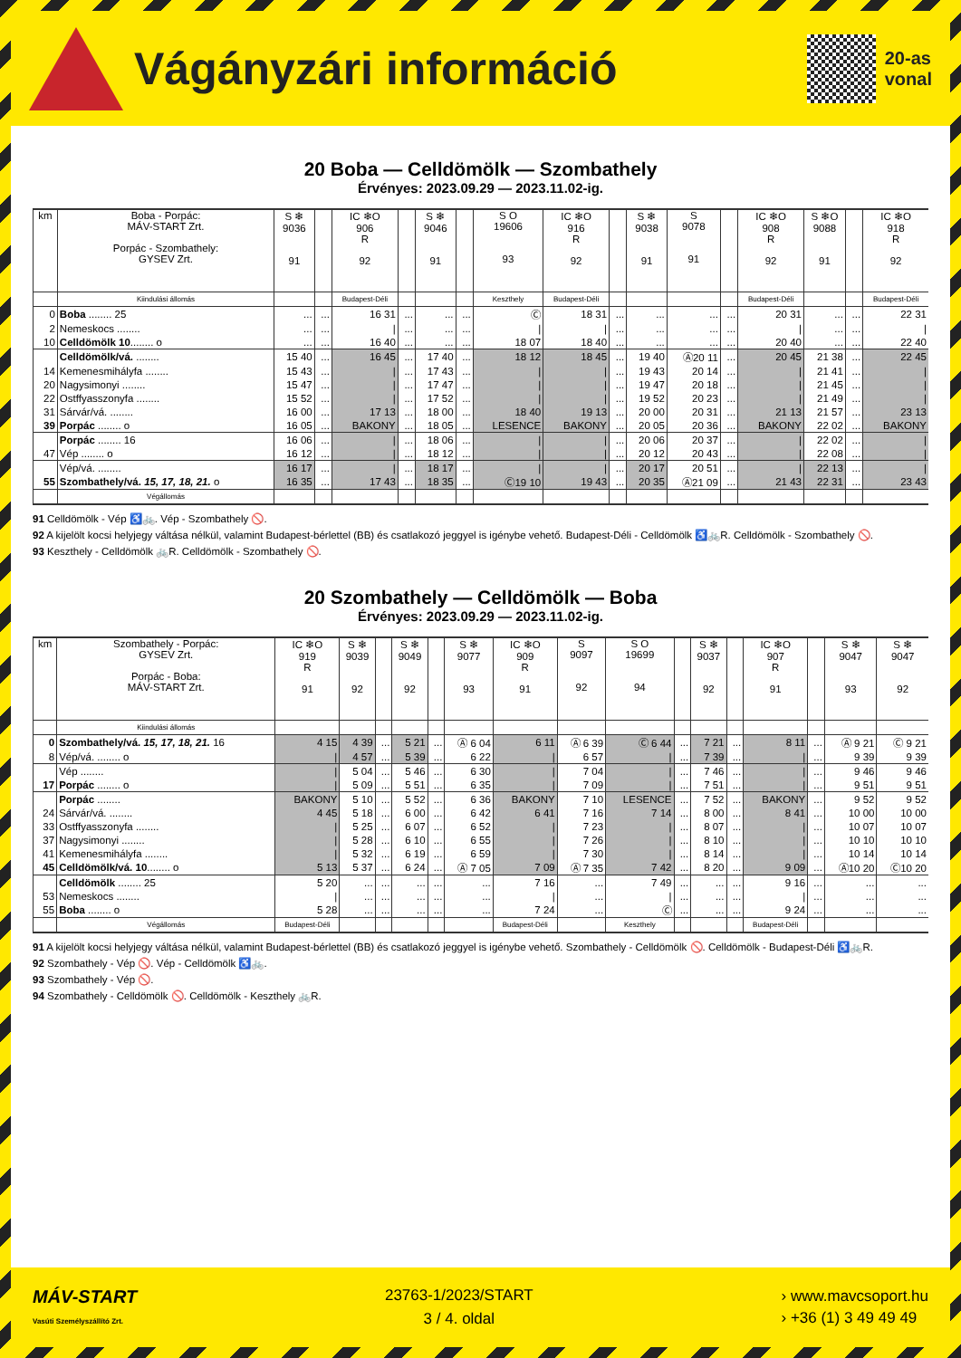Vágányzári információ
20-as
vonal
20 Boba — Celldömölk — Szombathely
Érvényes: 2023.09.29 — 2023.11.02-ig.
| km | Boba - Porpác: MÁV-START Zrt. Porpác - Szombathely: GYSEV Zrt. | S ❄ 9036 91 | | IC ❄O 906 R 92 | | S ❄ 9046 91 | | S O 19606 93 | IC ❄O 916 R 92 | | S ❄ 9038 91 | S 9078 91 | | IC ❄O 908 R 92 | S ❄O 9088 91 | | IC ❄O 918 R 92 |
| --- | --- | --- | --- | --- | --- | --- | --- | --- | --- | --- | --- | --- | --- | --- | --- | --- | --- |
| | Kiindulási állomás | | | Budapest-Déli | | | | Keszthely | Budapest-Déli | | | | | Budapest-Déli | | | Budapest-Déli |
| 0 | Boba ........ 25 | ... | ... | 16 31 | ... | ... | ... | Ⓒ | 18 31 | ... | ... | ... | ... | 20 31 | ... | ... | 22 31 |
| 2 | Nemeskocs ........ | ... | ... | / | ... | ... | ... | / | / | ... | ... | ... | ... | / | ... | ... | / |
| 10 | Celldömölk 10 ........ o | ... | ... | 16 40 | ... | ... | ... | 18 07 | 18 40 | ... | ... | ... | ... | 20 40 | ... | ... | 22 40 |
| | Celldömölk/vá. ........ | 15 40 | ... | 16 45 | ... | 17 40 | ... | 18 12 | 18 45 | ... | 19 40 | Ⓐ20 11 | ... | 20 45 | 21 38 | ... | 22 45 |
| 14 | Kemenesmihályfa ........ | 15 43 | ... | / | ... | 17 43 | ... | / | / | ... | 19 43 | 20 14 | ... | / | 21 41 | ... | / |
| 20 | Nagysimonyi ........ | 15 47 | ... | / | ... | 17 47 | ... | / | / | ... | 19 47 | 20 18 | ... | / | 21 45 | ... | / |
| 22 | Ostffyasszonyfa ........ | 15 52 | ... | / | ... | 17 52 | ... | / | / | ... | 19 52 | 20 23 | ... | / | 21 49 | ... | / |
| 31 | Sárvár/vá. ........ | 16 00 | ... | 17 13 | ... | 18 00 | ... | 18 40 | 19 13 | ... | 20 00 | 20 31 | ... | 21 13 | 21 57 | ... | 23 13 |
| 39 | Porpác ........ o | 16 05 | ... | BAKONY | ... | 18 05 | ... | LESENCE | BAKONY | ... | 20 05 | 20 36 | ... | BAKONY | 22 02 | ... | BAKONY |
| | Porpác ........ 16 | 16 06 | ... | / | ... | 18 06 | ... | / | / | ... | 20 06 | 20 37 | ... | / | 22 02 | ... | / |
| 47 | Vép ........ o | 16 12 | ... | / | ... | 18 12 | ... | / | / | ... | 20 12 | 20 43 | ... | / | 22 08 | ... | / |
| | Vép/vá. ........ | 16 17 | ... | / | ... | 18 17 | ... | / | / | ... | 20 17 | 20 51 | ... | / | 22 13 | ... | / |
| 55 | Szombathely/vá. 15, 17, 18, 21. o | 16 35 | ... | 17 43 | ... | 18 35 | ... | Ⓒ19 10 | 19 43 | ... | 20 35 | Ⓐ21 09 | ... | 21 43 | 22 31 | ... | 23 43 |
| | Végállomás | | | | | | | | | | | | | | | | |
91 Celldömölk - Vép ♿🚲. Vép - Szombathely 🚫.
92 A kijelölt kocsi helyjegy váltása nélkül, valamint Budapest-bérlettel (BB) és csatlakozó jeggyel is igénybe vehető. Budapest-Déli - Celldömölk ♿🚲R. Celldömölk - Szombathely 🚫.
93 Keszthely - Celldömölk 🚲R. Celldömölk - Szombathely 🚫.
20 Szombathely — Celldömölk — Boba
Érvényes: 2023.09.29 — 2023.11.02-ig.
| km | Szombathely - Porpác: GYSEV Zrt. Porpác - Boba: MÁV-START Zrt. | IC ❄O 919 R 91 | S ❄ 9039 92 | | S ❄ 9049 92 | | S ❄ 9077 93 | IC ❄O 909 R 91 | S 9097 92 | S O 19699 94 | | S ❄ 9037 92 | | IC ❄O 907 R 91 | | S ❄ 9047 93 | S ❄ 9047 92 |
| --- | --- | --- | --- | --- | --- | --- | --- | --- | --- | --- | --- | --- | --- | --- | --- | --- | --- |
| | Kiindulási állomás | | | | | | | | | | | | | | | | |
| 0 | Szombathely/vá. 15, 17, 18, 21. 16 | 4 15 | 4 39 | ... | 5 21 | ... | Ⓐ 6 04 | 6 11 | Ⓐ 6 39 | Ⓒ 6 44 | ... | 7 21 | ... | 8 11 | ... | Ⓐ 9 21 | Ⓒ 9 21 |
| 8 | Vép/vá. ........ o | / | 4 57 | ... | 5 39 | ... | 6 22 | / | 6 57 | / | ... | 7 39 | ... | / | ... | 9 39 | 9 39 |
| | Vép ........ | / | 5 04 | ... | 5 46 | ... | 6 30 | / | 7 04 | / | ... | 7 46 | ... | / | ... | 9 46 | 9 46 |
| 17 | Porpác ........ o | / | 5 09 | ... | 5 51 | ... | 6 35 | / | 7 09 | / | ... | 7 51 | ... | / | ... | 9 51 | 9 51 |
| | Porpác ........ | BAKONY | 5 10 | ... | 5 52 | ... | 6 36 | BAKONY | 7 10 | LESENCE | ... | 7 52 | ... | BAKONY | ... | 9 52 | 9 52 |
| 24 | Sárvár/vá. ........ | 4 45 | 5 18 | ... | 6 00 | ... | 6 42 | 6 41 | 7 16 | 7 14 | ... | 8 00 | ... | 8 41 | ... | 10 00 | 10 00 |
| 33 | Ostffyasszonyfa ........ | / | 5 25 | ... | 6 07 | ... | 6 52 | / | 7 23 | / | ... | 8 07 | ... | / | ... | 10 07 | 10 07 |
| 37 | Nagysimonyi ........ | / | 5 28 | ... | 6 10 | ... | 6 55 | / | 7 26 | / | ... | 8 10 | ... | / | ... | 10 10 | 10 10 |
| 41 | Kemenesmihályfa ........ | / | 5 32 | ... | 6 19 | ... | 6 59 | / | 7 30 | / | ... | 8 14 | ... | / | ... | 10 14 | 10 14 |
| 45 | Celldömölk/vá. 10 ........ o | 5 13 | 5 37 | ... | 6 24 | ... | Ⓐ 7 05 | 7 09 | Ⓐ 7 35 | 7 42 | ... | 8 20 | ... | 9 09 | ... | Ⓐ10 20 | Ⓒ10 20 |
| | Celldömölk ........ 25 | 5 20 | ... | ... | ... | ... | ... | 7 16 | ... | 7 49 | ... | ... | ... | 9 16 | ... | ... | ... |
| 53 | Nemeskocs ........ | / | ... | ... | ... | ... | ... | / | ... | / | ... | ... | ... | / | ... | ... | ... |
| 55 | Boba ........ o | 5 28 | ... | ... | ... | ... | ... | 7 24 | ... | Ⓒ | ... | ... | ... | 9 24 | ... | ... | ... |
| | Végállomás | Budapest-Déli | | | | | | Budapest-Déli | | Keszthely | | | | Budapest-Déli | | | |
91 A kijelölt kocsi helyjegy váltása nélkül, valamint Budapest-bérlettel (BB) és csatlakozó jeggyel is igénybe vehető. Szombathely - Celldömölk 🚫. Celldömölk - Budapest-Déli ♿🚲R.
92 Szombathely - Vép 🚫. Vép - Celldömölk ♿🚲.
93 Szombathely - Vép 🚫.
94 Szombathely - Celldömölk 🚫. Celldömölk - Keszthely 🚲R.
MÁV-START
Vasúti Személyszállító Zrt.
23763-1/2023/START
3 / 4. oldal
› www.mavcsoport.hu
› +36 (1) 3 49 49 49